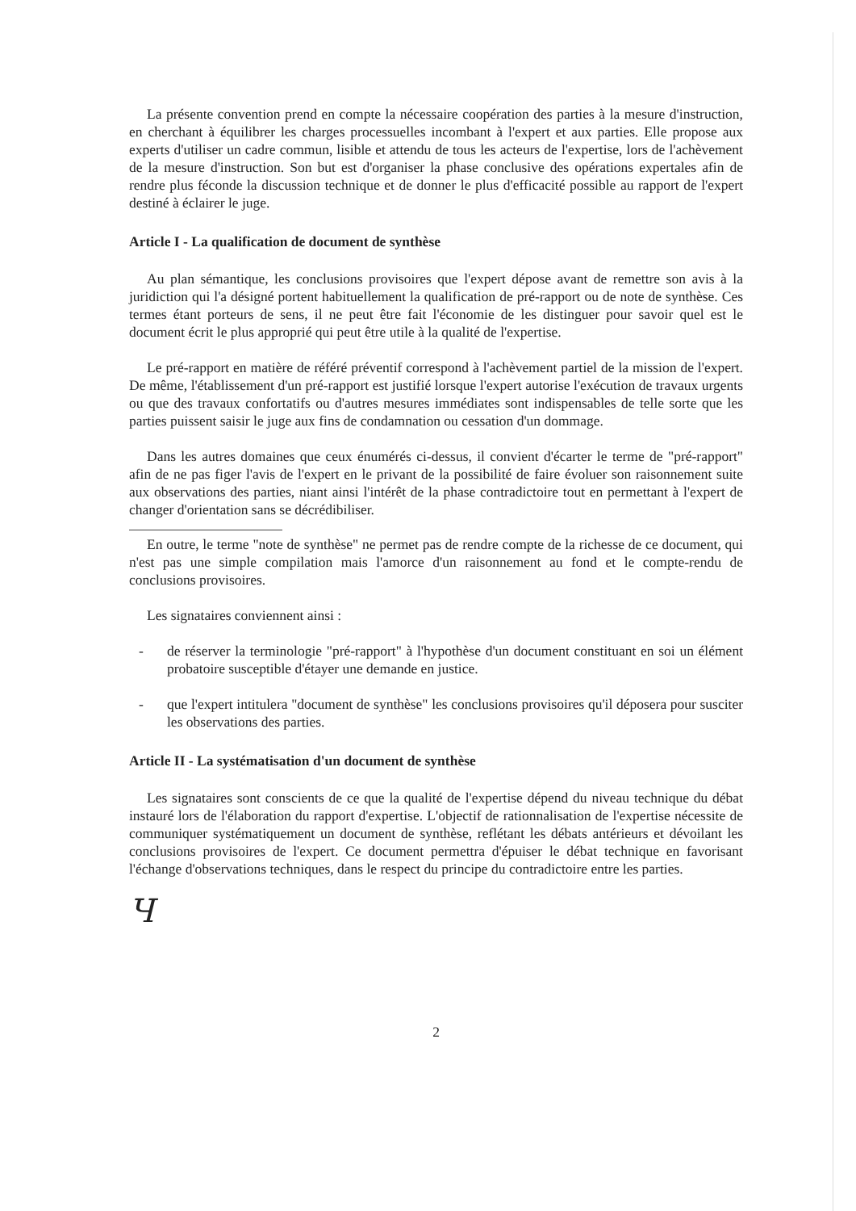La présente convention prend en compte la nécessaire coopération des parties à la mesure d'instruction, en cherchant à équilibrer les charges processuelles incombant à l'expert et aux parties. Elle propose aux experts d'utiliser un cadre commun, lisible et attendu de tous les acteurs de l'expertise, lors de l'achèvement de la mesure d'instruction. Son but est d'organiser la phase conclusive des opérations expertales afin de rendre plus féconde la discussion technique et de donner le plus d'efficacité possible au rapport de l'expert destiné à éclairer le juge.
Article I - La qualification de document de synthèse
Au plan sémantique, les conclusions provisoires que l'expert dépose avant de remettre son avis à la juridiction qui l'a désigné portent habituellement la qualification de pré-rapport ou de note de synthèse. Ces termes étant porteurs de sens, il ne peut être fait l'économie de les distinguer pour savoir quel est le document écrit le plus approprié qui peut être utile à la qualité de l'expertise.
Le pré-rapport en matière de référé préventif correspond à l'achèvement partiel de la mission de l'expert. De même, l'établissement d'un pré-rapport est justifié lorsque l'expert autorise l'exécution de travaux urgents ou que des travaux confortatifs ou d'autres mesures immédiates sont indispensables de telle sorte que les parties puissent saisir le juge aux fins de condamnation ou cessation d'un dommage.
Dans les autres domaines que ceux énumérés ci-dessus, il convient d'écarter le terme de "pré-rapport" afin de ne pas figer l'avis de l'expert en le privant de la possibilité de faire évoluer son raisonnement suite aux observations des parties, niant ainsi l'intérêt de la phase contradictoire tout en permettant à l'expert de changer d'orientation sans se décrédibiliser.
En outre, le terme "note de synthèse" ne permet pas de rendre compte de la richesse de ce document, qui n'est pas une simple compilation mais l'amorce d'un raisonnement au fond et le compte-rendu de conclusions provisoires.
Les signataires conviennent ainsi :
- de réserver la terminologie "pré-rapport" à l'hypothèse d'un document constituant en soi un élément probatoire susceptible d'étayer une demande en justice.
- que l'expert intitulera "document de synthèse" les conclusions provisoires qu'il déposera pour susciter les observations des parties.
Article II - La systématisation d'un document de synthèse
Les signataires sont conscients de ce que la qualité de l'expertise dépend du niveau technique du débat instauré lors de l'élaboration du rapport d'expertise. L'objectif de rationnalisation de l'expertise nécessite de communiquer systématiquement un document de synthèse, reflétant les débats antérieurs et dévoilant les conclusions provisoires de l'expert. Ce document permettra d'épuiser le débat technique en favorisant l'échange d'observations techniques, dans le respect du principe du contradictoire entre les parties.
Ч
2